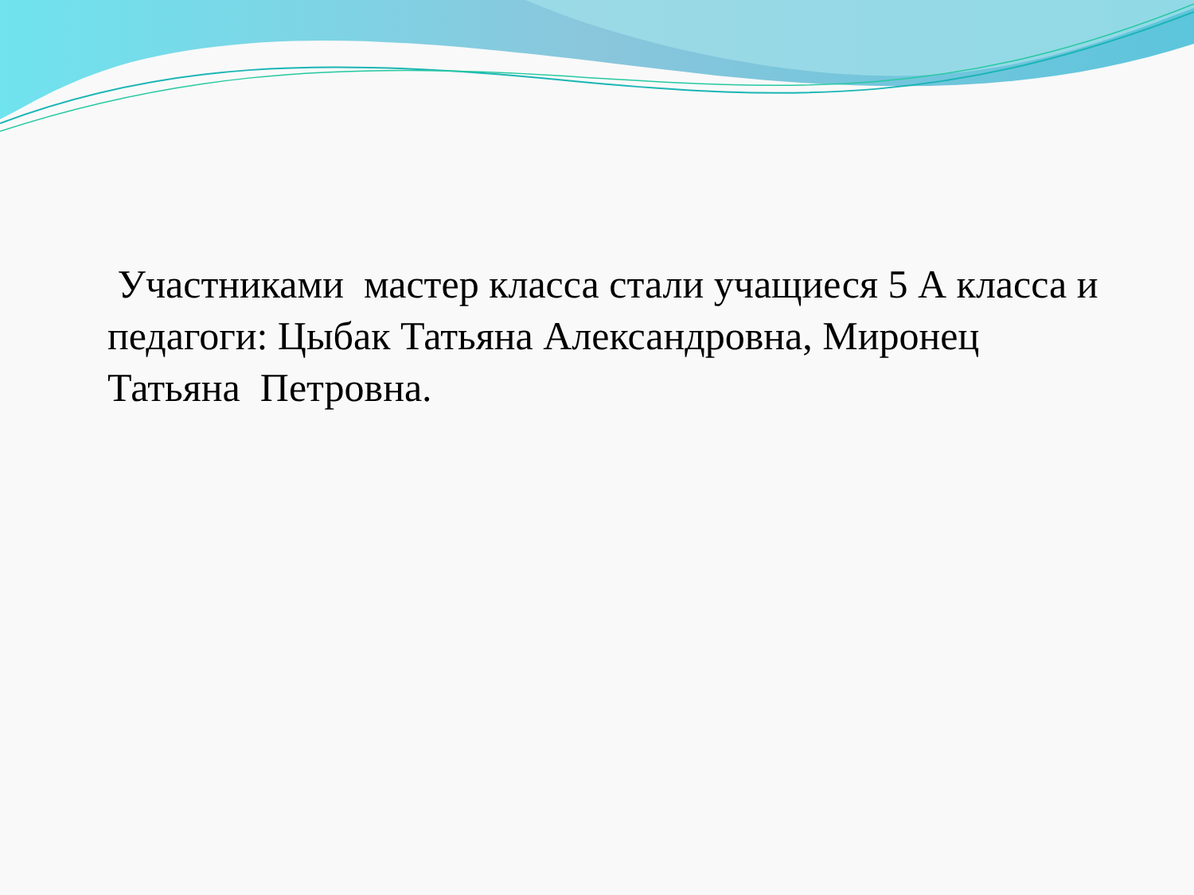Участниками мастер класса стали учащиеся 5 А класса и педагоги: Цыбак Татьяна Александровна, Миронец Татьяна Петровна.